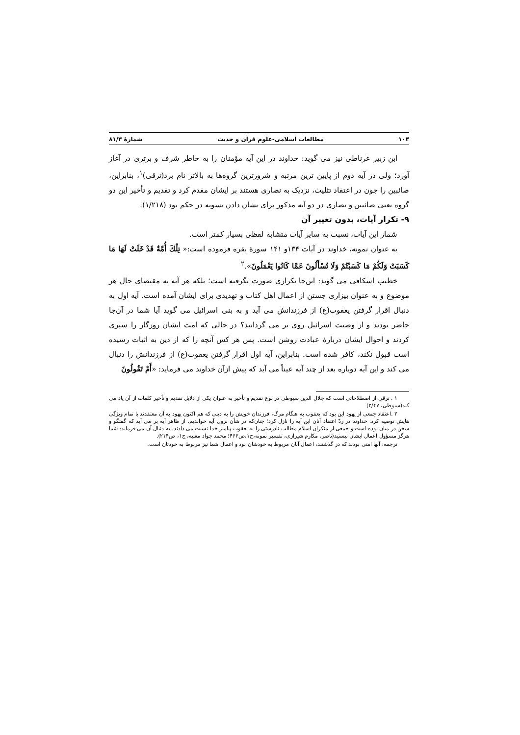۱۰۴ مطالعات اسلامی-علوم قرآن و حدیث شمارۀ ۸۱/۳
ابن زبیر غرناطی نیز می گوید: خداوند در این آیه مؤمنان را به خاطر شرف و برتری در آغاز آورد؛ ولی در آیه دوم از پایین ترین مرتبه و شرورترین گروه‌ها به بالاتر نام برد(ترقی)<sup>۱</sup>، بنابراین، صائبین را چون در اعتقاد تثلیث، نزدیک به نصاری هستند بر ایشان مقدم کرد و تقدیم و تأخیر این دو گروه یعنی صائبین و نصاری در دو آیه مذکور برای نشان دادن تسویه در حکم بود (۱/۲۱۸).
۹- تکرار آیات، بدون تغییر آن
شمار این آیات، نسبت به سایر آیات متشابه لفظی بسیار کمتر است.
به عنوان نمونه، خداوند در آیات ۱۳۴و ۱۴۱ سورۀ بقره فرموده است:« تِلْكَ أُمَّةٌ قَدْ خَلَتْ لَهَا مَا كَسَبَتْ وَلَكُمْ مَا كَسَبْتُمْ وَلَا تُسْأَلُونَ عَمَّا كَانُوا يَعْمَلُونَ».<sup>۲</sup>
خطیب اسکافی می گوید: این‌جا تکراری صورت نگرفته است؛ بلکه هر آیه به مقتضای حال هر موضوع و به عنوان بیزاری جستن از اعمال اهل کتاب و تهدیدی برای ایشان آمده است. آیه اول به دنبال اقرار گرفتن یعقوب(ع) از فرزندانش می آید و به بنی اسرائیل می گوید آیا شما در آن‌جا حاضر بودید و از وصیت اسرائیل روی بر می گردانید؟ در حالی که امت ایشان روزگار را سپری کردند و احوال ایشان دربارۀ عبادت روشن است. پس هر کس آنچه را که از دین به اثبات رسیده است قبول نکند، کافر شده است. بنابراین، آیه اول اقرار گرفتن یعقوب(ع) از فرزندانش را دنبال می کند و این آیه دوباره بعد از چند آیه عیناً می آید که پیش ازآن خداوند می فرماید: «أَمْ تَقُولُونَ
۱ . ترقی از اصطلاحاتی است که جلال الدین سیوطی در نوع تقدیم و تأخیر به عنوان یکی از دلایل تقدیم و تأخیر کلمات از آن یاد می کند(سیوطی، ۲/۴۷)
۲ .اعتقاد جمعی از یهود این بود که یعقوب به هنگام مرگ، فرزندان خویش را به دینی که هم اکنون یهود به آن معتقدند با تمام ویژگی هایش توصیه کرد. خداوند در ردّ اعتقاد آنان این آیه را نازل کرد؛ چنان‌که در شأن نزول آیه خواندیم. از ظاهر آیه بر می آید که گفتگو و سخن در میان بوده است و جمعی از منکران اسلام مطالب نادرستی را به یعقوب پیامبر خدا نسبت می دادند. به دنبال آن می فرماید: شما هرگز مسؤول اعمال ایشان نیستید(ناصر، مکارم شیرازی، تفسیر نمونه،ج۱،ص۴۶۶؛ محمد جواد مغنیه، ج۱، ص۲۱۴).
ترجمه: آنها امتی بودند که در گذشتند، اعمال آنان مربوط به خودشان بود و اعمال شما نیز مربوط به خودتان است.